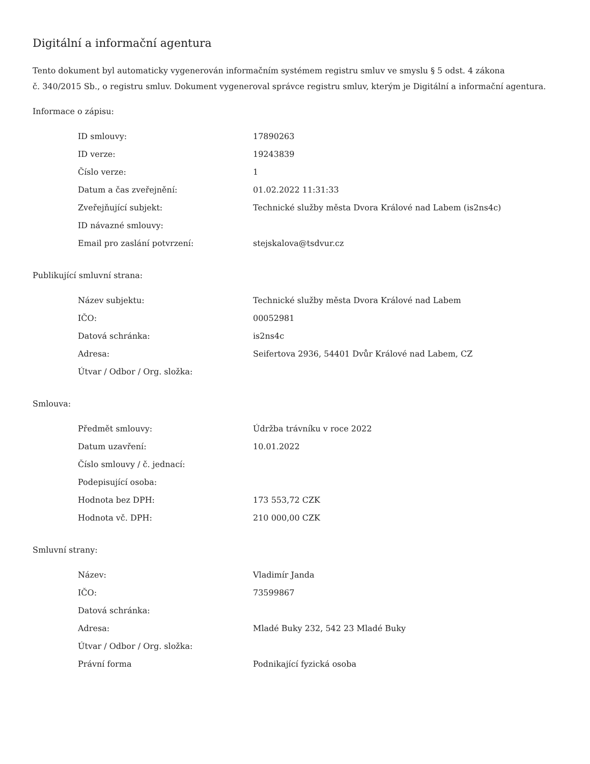Digitální a informační agentura
Tento dokument byl automaticky vygenerován informačním systémem registru smluv ve smyslu § 5 odst. 4 zákona
č. 340/2015 Sb., o registru smluv. Dokument vygeneroval správce registru smluv, kterým je Digitální a informační agentura.
Informace o zápisu:
| ID smlouvy: | 17890263 |
| ID verze: | 19243839 |
| Číslo verze: | 1 |
| Datum a čas zveřejnění: | 01.02.2022 11:31:33 |
| Zveřejňující subjekt: | Technické služby města Dvora Králové nad Labem (is2ns4c) |
| ID návazné smlouvy: | |
| Email pro zaslání potvrzení: | stejskalova@tsdvur.cz |
Publikující smluvní strana:
| Název subjektu: | Technické služby města Dvora Králové nad Labem |
| IČO: | 00052981 |
| Datová schránka: | is2ns4c |
| Adresa: | Seifertova 2936, 54401 Dvůr Králové nad Labem, CZ |
| Útvar / Odbor / Org. složka: | |
Smlouva:
| Předmět smlouvy: | Údržba trávníku v roce 2022 |
| Datum uzavření: | 10.01.2022 |
| Číslo smlouvy / č. jednací: | |
| Podepisující osoba: | |
| Hodnota bez DPH: | 173 553,72 CZK |
| Hodnota vč. DPH: | 210 000,00 CZK |
Smluvní strany:
| Název: | Vladimír Janda |
| IČO: | 73599867 |
| Datová schránka: | |
| Adresa: | Mladé Buky 232, 542 23 Mladé Buky |
| Útvar / Odbor / Org. složka: | |
| Právní forma | Podnikající fyzická osoba |